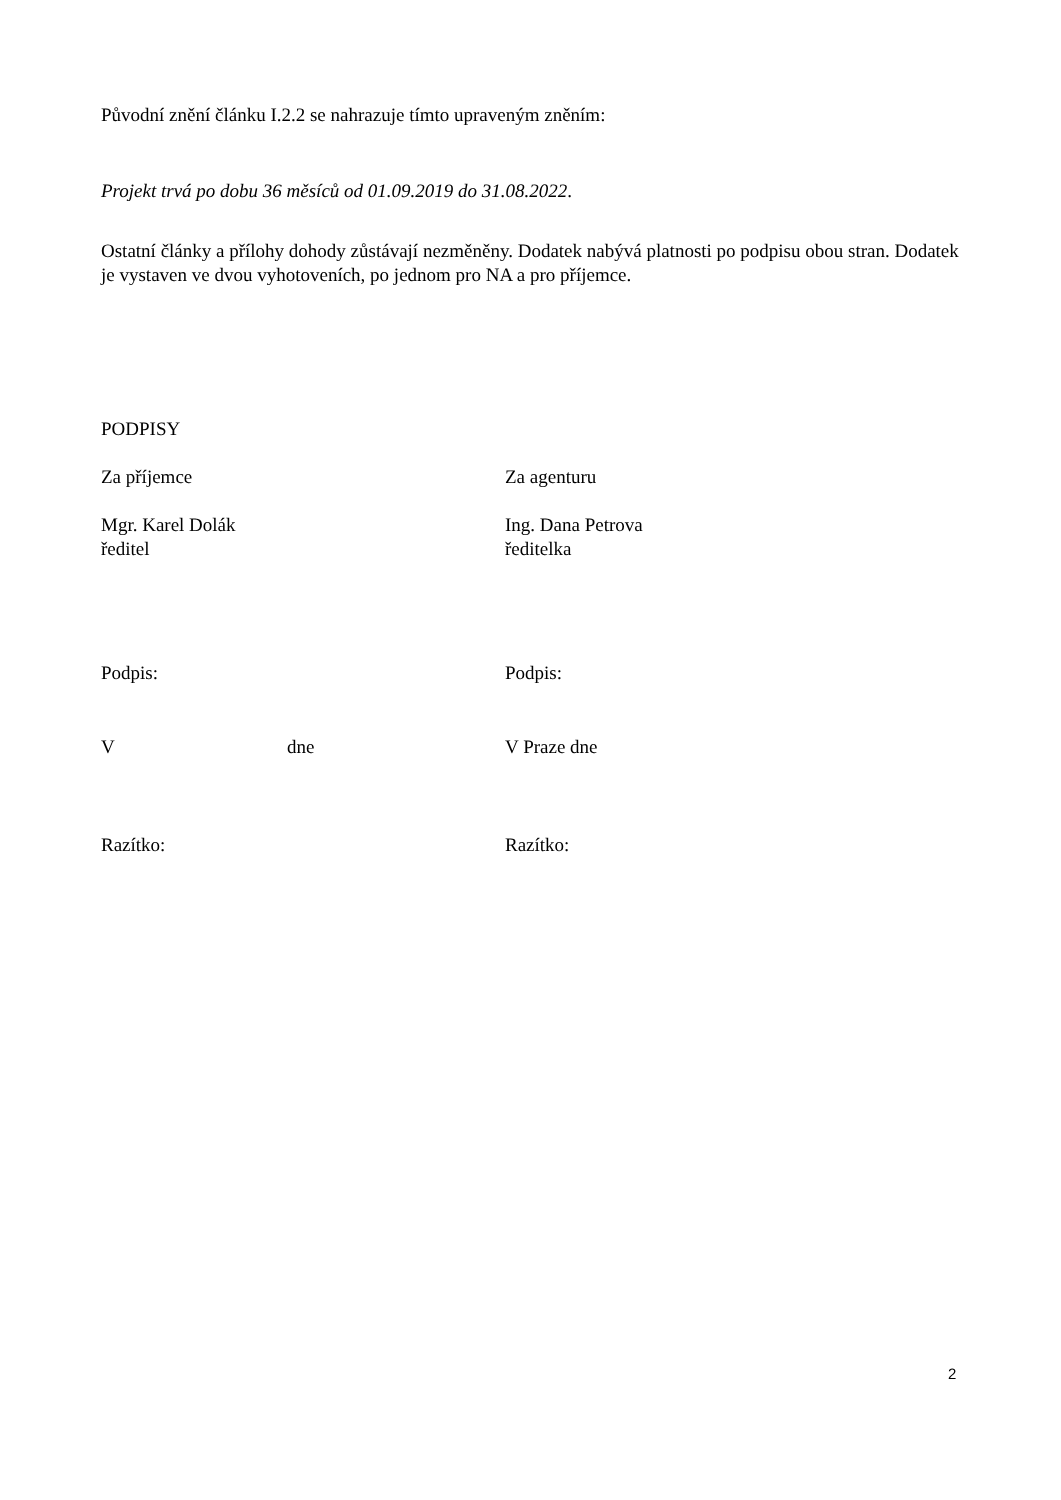Původní znění článku I.2.2 se nahrazuje tímto upraveným zněním:
Projekt trvá po dobu 36 měsíců od 01.09.2019 do 31.08.2022.
Ostatní články a přílohy dohody zůstávají nezměněny. Dodatek nabývá platnosti po podpisu obou stran. Dodatek je vystaven ve dvou vyhotoveních, po jednom pro NA a pro příjemce.
PODPISY
Za příjemce Za agenturu
Mgr. Karel Dolák
ředitel
Ing. Dana Petrova
ředitelka
Podpis: Podpis:
Vdne V Praze dne
Razítko: Razítko:
2